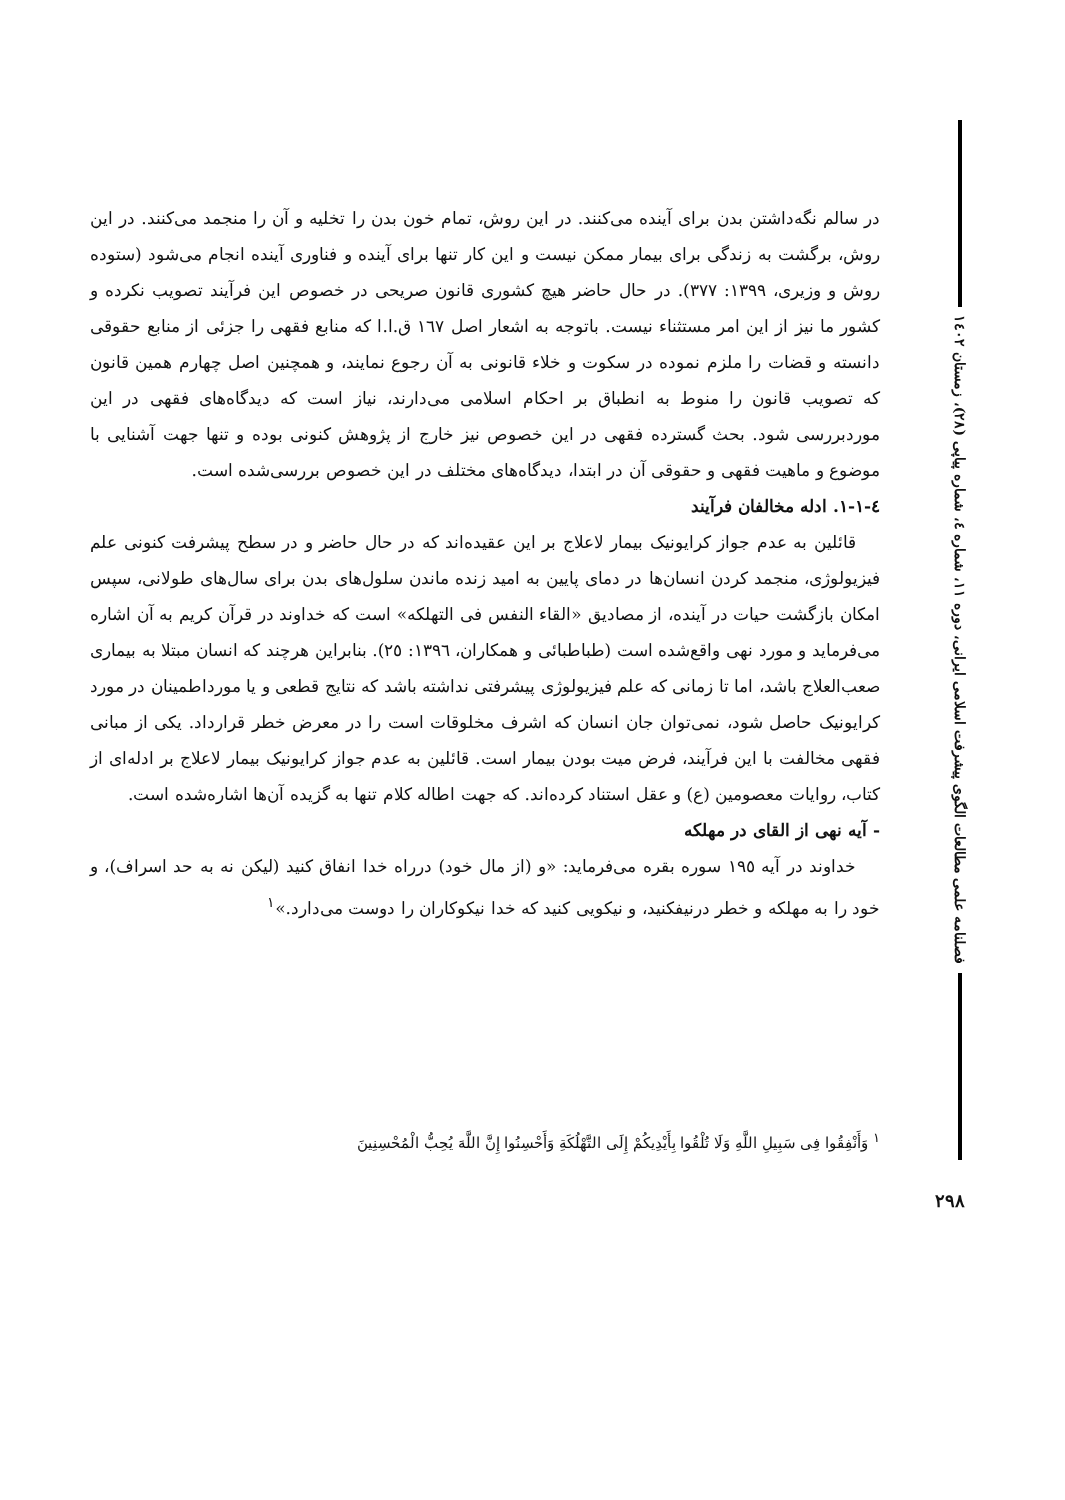فصلنامه علمی مطالعات الگوی پیشرفت اسلامی ایرانی، دوره ۱۱، شماره ٤، شماره پیاپی (۲۸)، زمستان ۱٤۰۲
در سالم نگه‌داشتن بدن برای آینده می‌کنند. در این روش، تمام خون بدن را تخلیه و آن را منجمد می‌کنند. در این روش، برگشت به زندگی برای بیمار ممکن نیست و این کار تنها برای آینده و فناوری آینده انجام می‌شود (ستوده روش و وزیری، ۱۳۹۹: ۳۷۷). در حال حاضر هیچ کشوری قانون صریحی در خصوص این فرآیند تصویب نکرده و کشور ما نیز از این امر مستثناء نیست. باتوجه به اشعار اصل ١٦٧ ق.ا.ا که منابع فقهی را جزئی از منابع حقوقی دانسته و قضات را ملزم نموده در سکوت و خلاء قانونی به آن رجوع نمایند، و همچنین اصل چهارم همین قانون که تصویب قانون را منوط به انطباق بر احکام اسلامی می‌دارند، نیاز است که دیدگاه‌های فقهی در این موردبررسی شود. بحث گسترده فقهی در این خصوص نیز خارج از پژوهش کنونی بوده و تنها جهت آشنایی با موضوع و ماهیت فقهی و حقوقی آن در ابتدا، دیدگاه‌های مختلف در این خصوص بررسی‌شده است.
٤-١-١. ادله مخالفان فرآیند
قائلین به عدم جواز کرایونیک بیمار لاعلاج بر این عقیده‌اند که در حال حاضر و در سطح پیشرفت کنونی علم فیزیولوژی، منجمد کردن انسان‌ها در دمای پایین به امید زنده ماندن سلول‌های بدن برای سال‌های طولانی، سپس امکان بازگشت حیات در آینده، از مصادیق «القاء النفس فی التهلکه» است که خداوند در قرآن کریم به آن اشاره می‌فرماید و مورد نهی واقع‌شده است (طباطبائی و همکاران، ١٣٩٦: ٢٥). بنابراین هرچند که انسان مبتلا به بیماری صعب‌العلاج باشد، اما تا زمانی که علم فیزیولوژی پیشرفتی نداشته باشد که نتایج قطعی و یا مورداطمینان در مورد کرایونیک حاصل شود، نمی‌توان جان انسان که اشرف مخلوقات است را در معرض خطر قرارداد. یکی از مبانی فقهی مخالفت با این فرآیند، فرض میت بودن بیمار است. قائلین به عدم جواز کرایونیک بیمار لاعلاج بر ادله‌ای از کتاب، روایات معصومین (ع) و عقل استناد کرده‌اند. که جهت اطاله کلام تنها به گزیده آن‌ها اشاره‌شده است.
- آیه نهی از القای در مهلکه
خداوند در آیه ١٩٥ سوره بقره می‌فرماید: «و (از مال خود) درراه خدا انفاق کنید (لیکن نه به حد اسراف)، و خود را به مهلکه و خطر درنیفکنید، و نیکویی کنید که خدا نیکوکاران را دوست می‌دارد.»<sup>١</sup>
<sup>١</sup> وَأَنْفِقُوا فِی سَبِیلِ اللَّهِ وَلَا تُلْقُوا بِأَیْدِیکُمْ إِلَى التَّهْلُکَةِ وَأَحْسِنُوا إِنَّ اللَّهَ یُحِبُّ الْمُحْسِنِینَ
۲۹۸